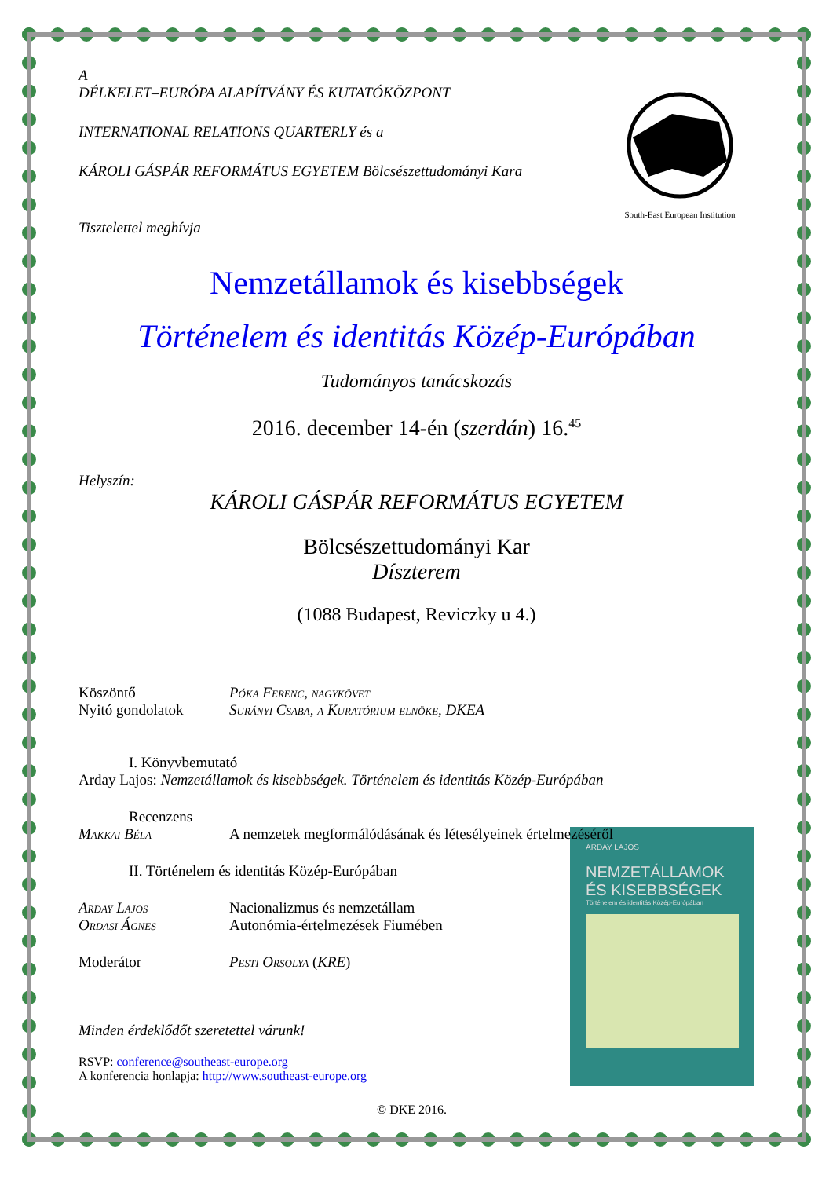South-East European Institution
A
DÉLKELET–EURÓPA ALAPÍTVÁNY ÉS KUTATÓKÖZPONT
INTERNATIONAL RELATIONS QUARTERLY és a
KÁROLI GÁSPÁR REFORMÁTUS EGYETEM Bölcsészettudományi Kara
Tisztelettel meghívja
Nemzetállamok és kisebbségek
Történelem és identitás Közép-Európában
Tudományos tanácskozás
2016. december 14-én (szerdán) 16.<sup>45</sup>
Helyszín:
KÁROLI GÁSPÁR REFORMÁTUS EGYETEM
Bölcsészettudományi Kar
Díszterem
(1088 Budapest, Reviczky u 4.)
Köszöntő Póka Ferenc, nagykövet
Nyitó gondolatok Surányi Csaba, a Kuratórium elnöke, DKEA
I. Könyvbemutató
Arday Lajos: Nemzetállamok és kisebbségek. Történelem és identitás Közép-Európában
Recenzens
Makkai Béla A nemzetek megformálódásának és létesélyeinek értelmezéséről
ARDAY LAJOS
NEMZETÁLLAMOK ÉS KISEBBSÉGEK
Történelem és identitás Közép-Európában
II. Történelem és identitás Közép-Európában
Arday Lajos Nacionalizmus és nemzetállam
Ordasi Ágnes Autonómia-értelmezések Fiumében
Moderátor Pesti Orsolya (KRE)
Minden érdeklődőt szeretettel várunk!
RSVP: conference@southeast-europe.org
A konferencia honlapja: http://www.southeast-europe.org
© DKE 2016.